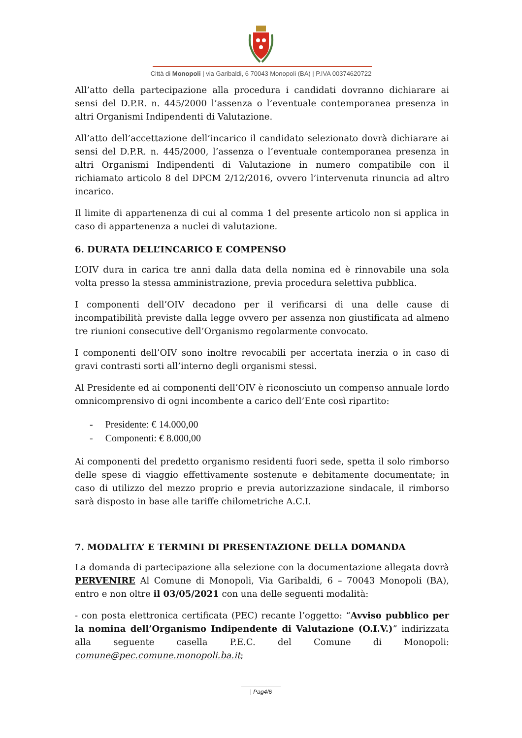Città di Monopoli | via Garibaldi, 6 70043 Monopoli (BA) | P.IVA 00374620722
All’atto della partecipazione alla procedura i candidati dovranno dichiarare ai sensi del D.P.R. n. 445/2000 l’assenza o l’eventuale contemporanea presenza in altri Organismi Indipendenti di Valutazione.
All’atto dell’accettazione dell’incarico il candidato selezionato dovrà dichiarare ai sensi del D.P.R. n. 445/2000, l’assenza o l’eventuale contemporanea presenza in altri Organismi Indipendenti di Valutazione in numero compatibile con il richiamato articolo 8 del DPCM 2/12/2016, ovvero l’intervenuta rinuncia ad altro incarico.
Il limite di appartenenza di cui al comma 1 del presente articolo non si applica in caso di appartenenza a nuclei di valutazione.
6. DURATA DELL’INCARICO E COMPENSO
L’OIV dura in carica tre anni dalla data della nomina ed è rinnovabile una sola volta presso la stessa amministrazione, previa procedura selettiva pubblica.
I componenti dell’OIV decadono per il verificarsi di una delle cause di incompatibilità previste dalla legge ovvero per assenza non giustificata ad almeno tre riunioni consecutive dell’Organismo regolarmente convocato.
I componenti dell’OIV sono inoltre revocabili per accertata inerzia o in caso di gravi contrasti sorti all’interno degli organismi stessi.
Al Presidente ed ai componenti dell’OIV è riconosciuto un compenso annuale lordo omnicomprensivo di ogni incombente a carico dell’Ente così ripartito:
- Presidente: € 14.000,00
- Componenti: € 8.000,00
Ai componenti del predetto organismo residenti fuori sede, spetta il solo rimborso delle spese di viaggio effettivamente sostenute e debitamente documentate; in caso di utilizzo del mezzo proprio e previa autorizzazione sindacale, il rimborso sarà disposto in base alle tariffe chilometriche A.C.I.
7. MODALITA’ E TERMINI DI PRESENTAZIONE DELLA DOMANDA
La domanda di partecipazione alla selezione con la documentazione allegata dovrà PERVENIRE Al Comune di Monopoli, Via Garibaldi, 6 – 70043 Monopoli (BA), entro e non oltre il 03/05/2021 con una delle seguenti modalità:
- con posta elettronica certificata (PEC) recante l’oggetto: “Avviso pubblico per la nomina dell’Organismo Indipendente di Valutazione (O.I.V.)” indirizzata alla seguente casella P.E.C. del Comune di Monopoli: comune@pec.comune.monopoli.ba.it;
| Pag4/6